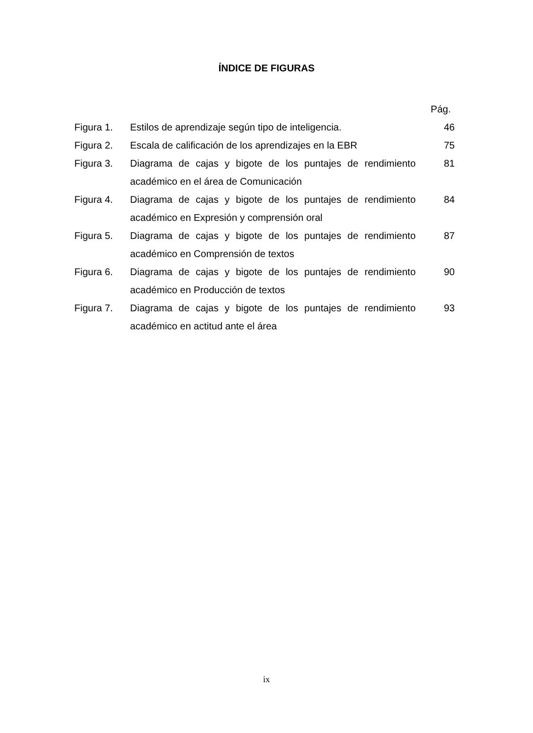ÍNDICE DE FIGURAS
Pág.
Figura 1. Estilos de aprendizaje según tipo de inteligencia.
46
Figura 2. Escala de calificación de los aprendizajes en la EBR
75
Figura 3. Diagrama de cajas y bigote de los puntajes de rendimiento académico en el área de Comunicación
81
Figura 4. Diagrama de cajas y bigote de los puntajes de rendimiento académico en Expresión y comprensión oral
84
Figura 5. Diagrama de cajas y bigote de los puntajes de rendimiento académico en Comprensión de textos
87
Figura 6. Diagrama de cajas y bigote de los puntajes de rendimiento académico en Producción de textos
90
Figura 7. Diagrama de cajas y bigote de los puntajes de rendimiento académico en actitud ante el área
93
ix